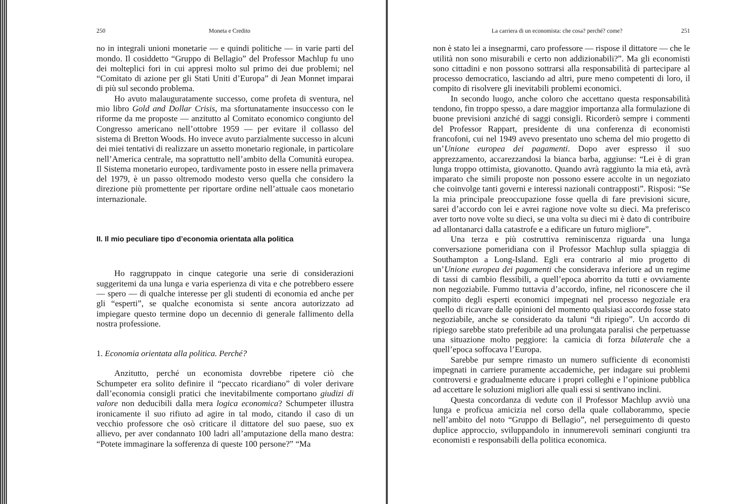250 Moneta e Credito
no in integrali unioni monetarie — e quindi politiche — in varie parti del mondo. Il cosiddetto “Gruppo di Bellagio” del Professor Machlup fu uno dei molteplici fori in cui appresi molto sul primo dei due problemi; nel “Comitato di azione per gli Stati Uniti d’Europa” di Jean Monnet imparai di più sul secondo problema.
Ho avuto malauguratamente successo, come profeta di sventura, nel mio libro Gold and Dollar Crisis, ma sfortunatamente insuccesso con le riforme da me proposte — anzitutto al Comitato economico congiunto del Congresso americano nell’ottobre 1959 — per evitare il collasso del sistema di Bretton Woods. Ho invece avuto parzialmente successo in alcuni dei miei tentativi di realizzare un assetto monetario regionale, in particolare nell’America centrale, ma soprattutto nell’ambito della Comunità europea. Il Sistema monetario europeo, tardivamente posto in essere nella primavera del 1979, è un passo oltremodo modesto verso quella che considero la direzione più promettente per riportare ordine nell’attuale caos monetario internazionale.
II. Il mio peculiare tipo d’economia orientata alla politica
Ho raggruppato in cinque categorie una serie di considerazioni suggeritemi da una lunga e varia esperienza di vita e che potrebbero essere — spero — di qualche interesse per gli studenti di economia ed anche per gli “esperti”, se qualche economista si sente ancora autorizzato ad impiegare questo termine dopo un decennio di generale fallimento della nostra professione.
1. Economia orientata alla politica. Perché?
Anzitutto, perché un economista dovrebbe ripetere ciò che Schumpeter era solito definire il “peccato ricardiano” di voler derivare dall’economia consigli pratici che inevitabilmente comportano giudizi di valore non deducibili dalla mera logica economica? Schumpeter illustra ironicamente il suo rifiuto ad agire in tal modo, citando il caso di un vecchio professore che osò criticare il dittatore del suo paese, suo ex allievo, per aver condannato 100 ladri all’amputazione della mano destra: “Potete immaginare la sofferenza di queste 100 persone?” “Ma
La carriera di un economista: che cosa? perché? come? 251
non è stato lei a insegnarmi, caro professore — rispose il dittatore — che le utilità non sono misurabili e certo non addizionabili?”. Ma gli economisti sono cittadini e non possono sottrarsi alla responsabilità di partecipare al processo democratico, lasciando ad altri, pure meno competenti di loro, il compito di risolvere gli inevitabili problemi economici.
In secondo luogo, anche coloro che accettano questa responsabilità tendono, fin troppo spesso, a dare maggior importanza alla formulazione di buone previsioni anziché di saggi consigli. Ricorderò sempre i commenti del Professor Rappart, presidente di una conferenza di economisti francofoni, cui nel 1949 avevo presentato uno schema del mio progetto di un’Unione europea dei pagamenti. Dopo aver espresso il suo apprezzamento, accarezzandosi la bianca barba, aggiunse: “Lei è di gran lunga troppo ottimista, giovanotto. Quando avrà raggiunto la mia età, avrà imparato che simili proposte non possono essere accolte in un negoziato che coinvolge tanti governi e interessi nazionali contrapposti”. Risposi: “Se la mia principale preoccupazione fosse quella di fare previsioni sicure, sarei d’accordo con lei e avrei ragione nove volte su dieci. Ma preferisco aver torto nove volte su dieci, se una volta su dieci mi è dato di contribuire ad allontanarci dalla catastrofe e a edificare un futuro migliore”.
Una terza e più costruttiva reminiscenza riguarda una lunga conversazione pomeridiana con il Professor Machlup sulla spiaggia di Southampton a Long-Island. Egli era contrario al mio progetto di un’Unione europea dei pagamenti che considerava inferiore ad un regime di tassi di cambio flessibili, a quell’epoca aborrito da tutti e ovviamente non negoziabile. Fummo tuttavia d’accordo, infine, nel riconoscere che il compito degli esperti economici impegnati nel processo negoziale era quello di ricavare dalle opinioni del momento qualsiasi accordo fosse stato negoziabile, anche se considerato da taluni “di ripiego”. Un accordo di ripiego sarebbe stato preferibile ad una prolungata paralisi che perpetuasse una situazione molto peggiore: la camicia di forza bilaterale che a quell’epoca soffocava l’Europa.
Sarebbe pur sempre rimasto un numero sufficiente di economisti impegnati in carriere puramente accademiche, per indagare sui problemi controversi e gradualmente educare i propri colleghi e l’opinione pubblica ad accettare le soluzioni migliori alle quali essi si sentivano inclini.
Questa concordanza di vedute con il Professor Machlup avviò una lunga e proficua amicizia nel corso della quale collaborammo, specie nell’ambito del noto “Gruppo di Bellagio”, nel perseguimento di questo duplice approccio, sviluppandolo in innumerevoli seminari congiunti tra economisti e responsabili della politica economica.